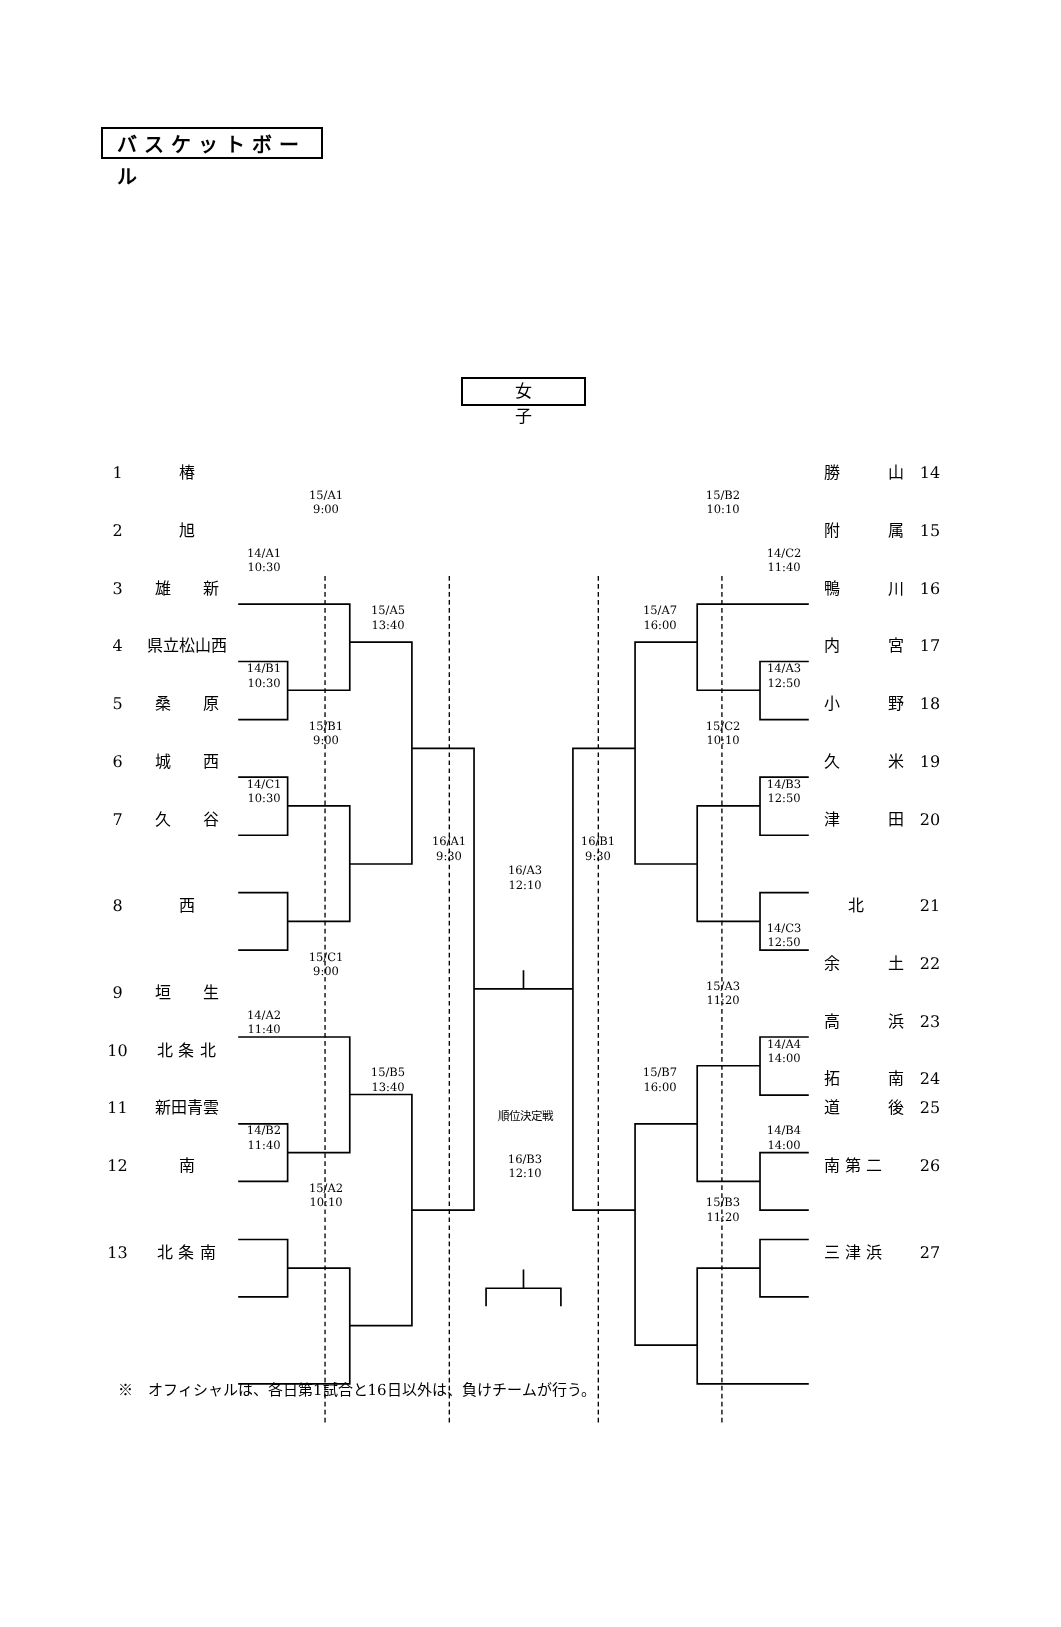バスケットボール
女子
1
椿
勝　　　山
14
15/A1
9:00
15/B2
10:10
2
旭
附　　　属
15
14/A1
10:30
14/C2
11:40
3
雄　　新
鴨　　　川
16
15/A5
13:40
15/A7
16:00
4
県立松山西
内　　　宮
17
14/B1
10:30
14/A3
12:50
5
桑　　原
小　　　野
18
15/B1
9:00
15/C2
10:10
6
城　　西
久　　　米
19
14/C1
10:30
14/B3
12:50
7
久　　谷
津　　　田
20
16/A1
9:30
16/A3
12:10
16/B1
9:30
8
西
北
21
14/C3
12:50
15/C1
9:00
余　　　土
22
9
垣　　生
15/A3
11:20
14/A2
11:40
高　　　浜
23
10
北 条 北
14/A4
14:00
15/B5
13:40
15/B7
16:00
拓　　　南
24
11
新田青雲
道　　　後
25
順位決定戦
14/B2
11:40
14/B4
14:00
12
南
16/B3
12:10
南 第 二
26
15/A2
10:10
15/B3
11:20
13
北 条 南
三 津 浜
27
※　オフィシャルは、各日第1試合と16日以外は、負けチームが行う。